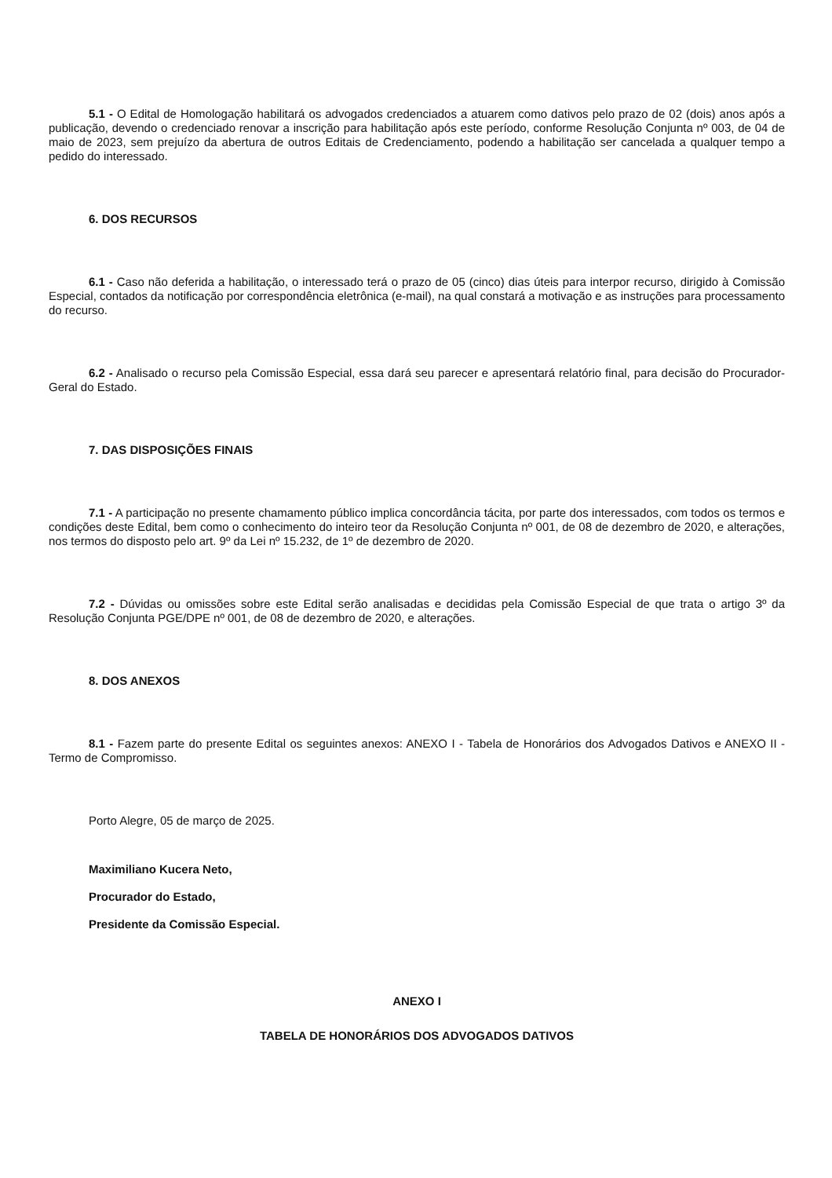5.1 - O Edital de Homologação habilitará os advogados credenciados a atuarem como dativos pelo prazo de 02 (dois) anos após a publicação, devendo o credenciado renovar a inscrição para habilitação após este período, conforme Resolução Conjunta nº 003, de 04 de maio de 2023, sem prejuízo da abertura de outros Editais de Credenciamento, podendo a habilitação ser cancelada a qualquer tempo a pedido do interessado.
6. DOS RECURSOS
6.1 - Caso não deferida a habilitação, o interessado terá o prazo de 05 (cinco) dias úteis para interpor recurso, dirigido à Comissão Especial, contados da notificação por correspondência eletrônica (e-mail), na qual constará a motivação e as instruções para processamento do recurso.
6.2 - Analisado o recurso pela Comissão Especial, essa dará seu parecer e apresentará relatório final, para decisão do Procurador-Geral do Estado.
7. DAS DISPOSIÇÕES FINAIS
7.1 - A participação no presente chamamento público implica concordância tácita, por parte dos interessados, com todos os termos e condições deste Edital, bem como o conhecimento do inteiro teor da Resolução Conjunta nº 001, de 08 de dezembro de 2020, e alterações, nos termos do disposto pelo art. 9º da Lei nº 15.232, de 1º de dezembro de 2020.
7.2 - Dúvidas ou omissões sobre este Edital serão analisadas e decididas pela Comissão Especial de que trata o artigo 3º da Resolução Conjunta PGE/DPE nº 001, de 08 de dezembro de 2020, e alterações.
8. DOS ANEXOS
8.1 - Fazem parte do presente Edital os seguintes anexos: ANEXO I - Tabela de Honorários dos Advogados Dativos e ANEXO II - Termo de Compromisso.
Porto Alegre, 05 de março de 2025.
Maximiliano Kucera Neto,
Procurador do Estado,
Presidente da Comissão Especial.
ANEXO I
TABELA DE HONORÁRIOS DOS ADVOGADOS DATIVOS